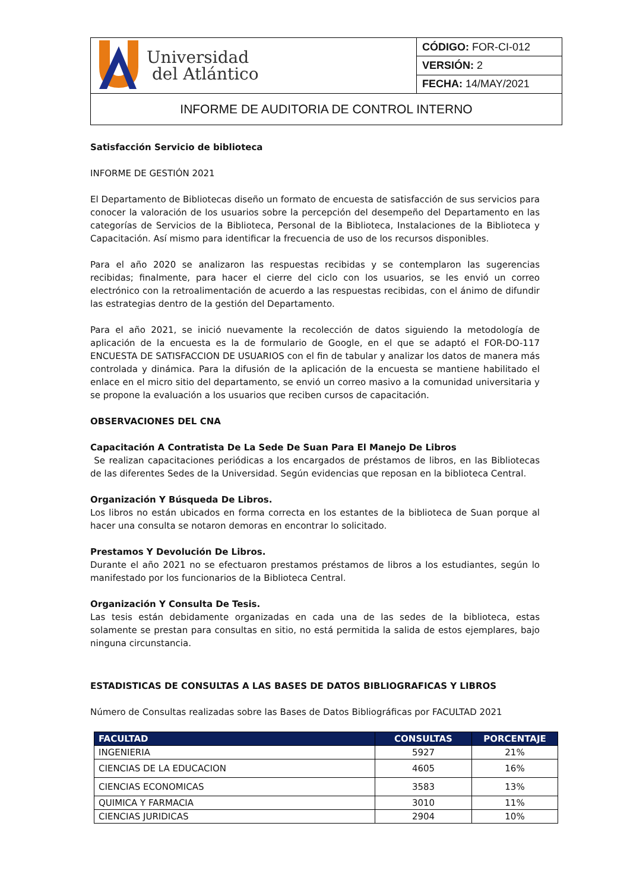| Universidad del Atlántico | CÓDIGO: FOR-CI-012 |
| | VERSIÓN: 2 |
| | FECHA: 14/MAY/2021 |
| INFORME DE AUDITORIA DE CONTROL INTERNO | |
Satisfacción Servicio de biblioteca
INFORME DE GESTIÓN 2021
El Departamento de Bibliotecas diseño un formato de encuesta de satisfacción de sus servicios para conocer la valoración de los usuarios sobre la percepción del desempeño del Departamento en las categorías de Servicios de la Biblioteca, Personal de la Biblioteca, Instalaciones de la Biblioteca y Capacitación. Así mismo para identificar la frecuencia de uso de los recursos disponibles.
Para el año 2020 se analizaron las respuestas recibidas y se contemplaron las sugerencias recibidas; finalmente, para hacer el cierre del ciclo con los usuarios, se les envió un correo electrónico con la retroalimentación de acuerdo a las respuestas recibidas, con el ánimo de difundir las estrategias dentro de la gestión del Departamento.
Para el año 2021, se inició nuevamente la recolección de datos siguiendo la metodología de aplicación de la encuesta es la de formulario de Google, en el que se adaptó el FOR-DO-117 ENCUESTA DE SATISFACCION DE USUARIOS con el fin de tabular y analizar los datos de manera más controlada y dinámica. Para la difusión de la aplicación de la encuesta se mantiene habilitado el enlace en el micro sitio del departamento, se envió un correo masivo a la comunidad universitaria y se propone la evaluación a los usuarios que reciben cursos de capacitación.
OBSERVACIONES DEL CNA
Capacitación A Contratista De La Sede De Suan Para El Manejo De Libros
Se realizan capacitaciones periódicas a los encargados de préstamos de libros, en las Bibliotecas de las diferentes Sedes de la Universidad. Según evidencias que reposan en la biblioteca Central.
Organización Y Búsqueda De Libros.
Los libros no están ubicados en forma correcta en los estantes de la biblioteca de Suan porque al hacer una consulta se notaron demoras en encontrar lo solicitado.
Prestamos Y Devolución De Libros.
Durante el año 2021 no se efectuaron prestamos préstamos de libros a los estudiantes, según lo manifestado por los funcionarios de la Biblioteca Central.
Organización Y Consulta De Tesis.
Las tesis están debidamente organizadas en cada una de las sedes de la biblioteca, estas solamente se prestan para consultas en sitio, no está permitida la salida de estos ejemplares, bajo ninguna circunstancia.
ESTADISTICAS DE CONSULTAS A LAS BASES DE DATOS BIBLIOGRAFICAS Y LIBROS
Número de Consultas realizadas sobre las Bases de Datos Bibliográficas por FACULTAD 2021
| FACULTAD | CONSULTAS | PORCENTAJE |
| --- | --- | --- |
| INGENIERIA | 5927 | 21% |
| CIENCIAS DE LA EDUCACION | 4605 | 16% |
| CIENCIAS ECONOMICAS | 3583 | 13% |
| QUIMICA Y FARMACIA | 3010 | 11% |
| CIENCIAS JURIDICAS | 2904 | 10% |